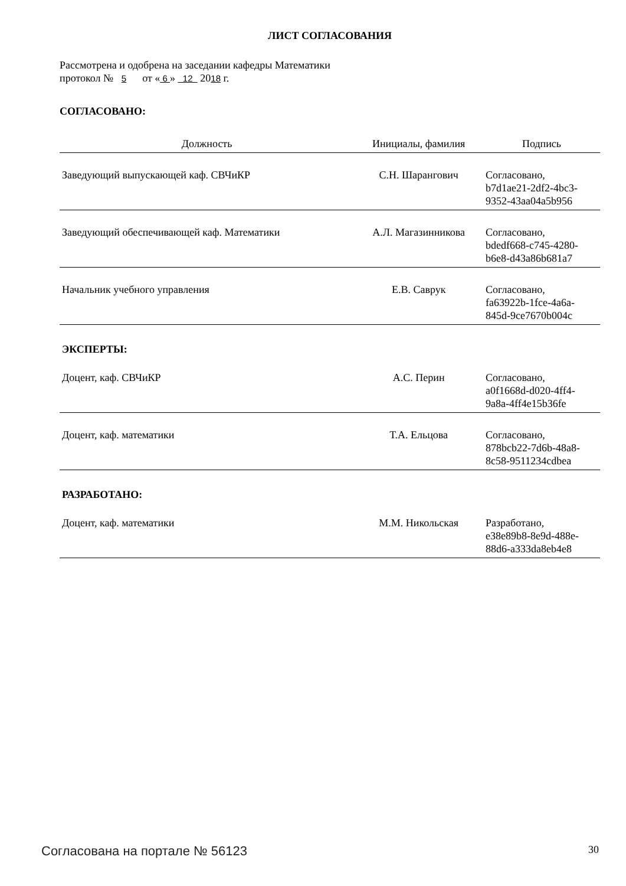ЛИСТ СОГЛАСОВАНИЯ
Рассмотрена и одобрена на заседании кафедры Математики
протокол № 5 от « 6 » 12 2018 г.
СОГЛАСОВАНО:
| Должность | Инициалы, фамилия | Подпись |
| --- | --- | --- |
| Заведующий выпускающей каф. СВЧиКР | С.Н. Шарангович | Согласовано, b7d1ae21-2df2-4bc3- 9352-43aa04a5b956 |
| Заведующий обеспечивающей каф. Математики | А.Л. Магазинникова | Согласовано, bdedf668-c745-4280- b6e8-d43a86b681a7 |
| Начальник учебного управления | Е.В. Саврук | Согласовано, fa63922b-1fce-4a6a- 845d-9ce7670b004c |
| ЭКСПЕРТЫ: | | |
| Доцент, каф. СВЧиКР | А.С. Перин | Согласовано, a0f1668d-d020-4ff4- 9a8a-4ff4e15b36fe |
| Доцент, каф. математики | Т.А. Ельцова | Согласовано, 878bcb22-7d6b-48a8- 8c58-9511234cdbea |
| РАЗРАБОТАНО: | | |
| Доцент, каф. математики | М.М. Никольская | Разработано, e38e89b8-8e9d-488e- 88d6-a333da8eb4e8 |
Согласована на портале № 56123 30